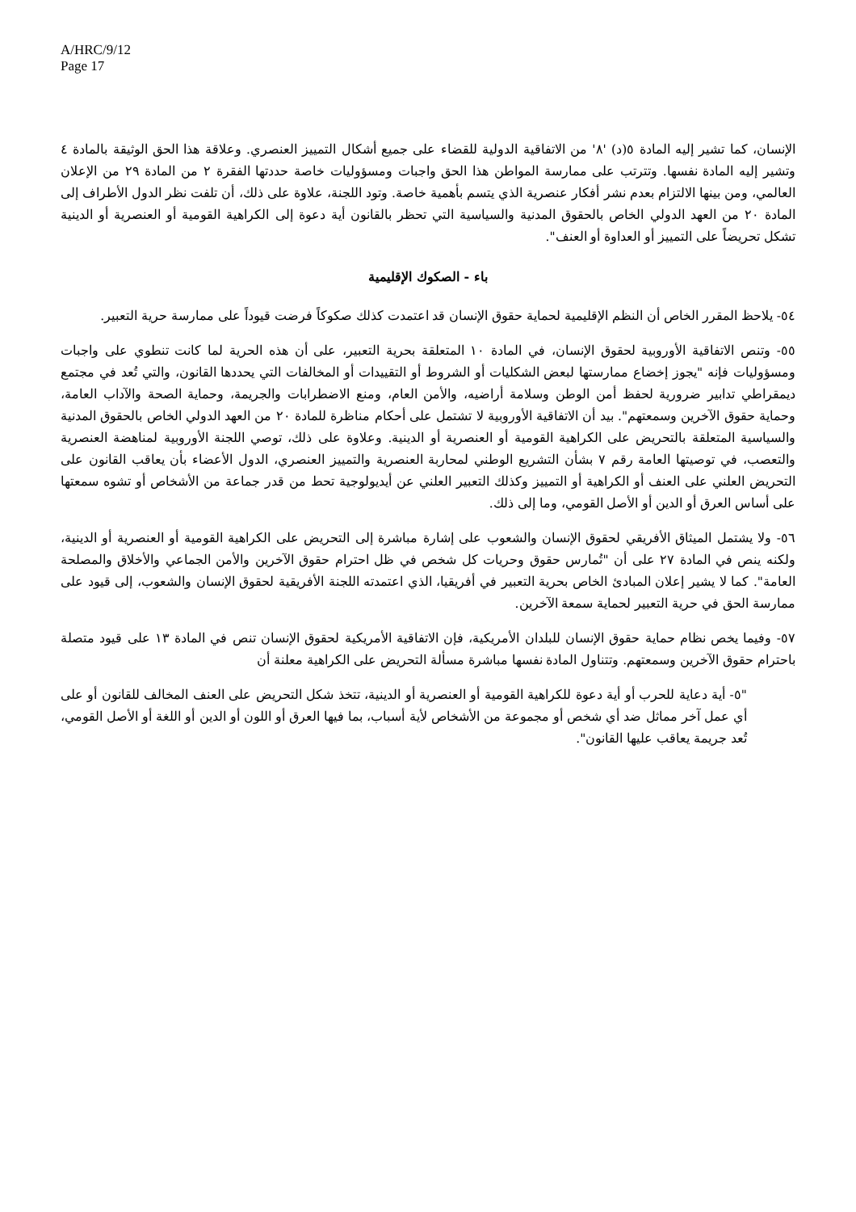A/HRC/9/12
Page 17
الإنسان، كما تشير إليه المادة ٥(د) '٨' من الاتفاقية الدولية للقضاء على جميع أشكال التمييز العنصري. وعلاقة هذا الحق الوثيقة بالمادة ٤ وتشير إليه المادة نفسها. وتترتب على ممارسة المواطن هذا الحق واجبات ومسؤوليات خاصة حددتها الفقرة ٢ من المادة ٢٩ من الإعلان العالمي، ومن بينها الالتزام بعدم نشر أفكار عنصرية الذي يتسم بأهمية خاصة. وتود اللجنة، علاوة على ذلك، أن تلفت نظر الدول الأطراف إلى المادة ٢٠ من العهد الدولي الخاص بالحقوق المدنية والسياسية التي تحظر بالقانون أية دعوة إلى الكراهية القومية أو العنصرية أو الدينية تشكل تحريضاً على التمييز أو العداوة أو العنف".
باء - الصكوك الإقليمية
٥٤- يلاحظ المقرر الخاص أن النظم الإقليمية لحماية حقوق الإنسان قد اعتمدت كذلك صكوكاً فرضت قيوداً على ممارسة حرية التعبير.
٥٥- وتنص الاتفاقية الأوروبية لحقوق الإنسان، في المادة ١٠ المتعلقة بحرية التعبير، على أن هذه الحرية لما كانت تنطوي على واجبات ومسؤوليات فإنه "يجوز إخضاع ممارستها لبعض الشكليات أو الشروط أو التقييدات أو المخالفات التي يحددها القانون، والتي تُعد في مجتمع ديمقراطي تدابير ضرورية لحفظ أمن الوطن وسلامة أراضيه، والأمن العام، ومنع الاضطرابات والجريمة، وحماية الصحة والآداب العامة، وحماية حقوق الآخرين وسمعتهم". بيد أن الاتفاقية الأوروبية لا تشتمل على أحكام مناظرة للمادة ٢٠ من العهد الدولي الخاص بالحقوق المدنية والسياسية المتعلقة بالتحريض على الكراهية القومية أو العنصرية أو الدينية. وعلاوة على ذلك، توصي اللجنة الأوروبية لمناهضة العنصرية والتعصب، في توصيتها العامة رقم ٧ بشأن التشريع الوطني لمحاربة العنصرية والتمييز العنصري، الدول الأعضاء بأن يعاقب القانون على التحريض العلني على العنف أو الكراهية أو التمييز وكذلك التعبير العلني عن أيديولوجية تحط من قدر جماعة من الأشخاص أو تشوه سمعتها على أساس العرق أو الدين أو الأصل القومي، وما إلى ذلك.
٥٦- ولا يشتمل الميثاق الأفريقي لحقوق الإنسان والشعوب على إشارة مباشرة إلى التحريض على الكراهية القومية أو العنصرية أو الدينية، ولكنه ينص في المادة ٢٧ على أن "تُمارس حقوق وحريات كل شخص في ظل احترام حقوق الآخرين والأمن الجماعي والأخلاق والمصلحة العامة". كما لا يشير إعلان المبادئ الخاص بحرية التعبير في أفريقيا، الذي اعتمدته اللجنة الأفريقية لحقوق الإنسان والشعوب، إلى قيود على ممارسة الحق في حرية التعبير لحماية سمعة الآخرين.
٥٧- وفيما يخص نظام حماية حقوق الإنسان للبلدان الأمريكية، فإن الاتفاقية الأمريكية لحقوق الإنسان تنص في المادة ١٣ على قيود متصلة باحترام حقوق الآخرين وسمعتهم. وتتناول المادة نفسها مباشرة مسألة التحريض على الكراهية معلنة أن
"٥- أية دعاية للحرب أو أية دعوة للكراهية القومية أو العنصرية أو الدينية، تتخذ شكل التحريض على العنف المخالف للقانون أو على أي عمل آخر مماثل ضد أي شخص أو مجموعة من الأشخاص لأية أسباب، بما فيها العرق أو اللون أو الدين أو اللغة أو الأصل القومي، تُعد جريمة يعاقب عليها القانون".